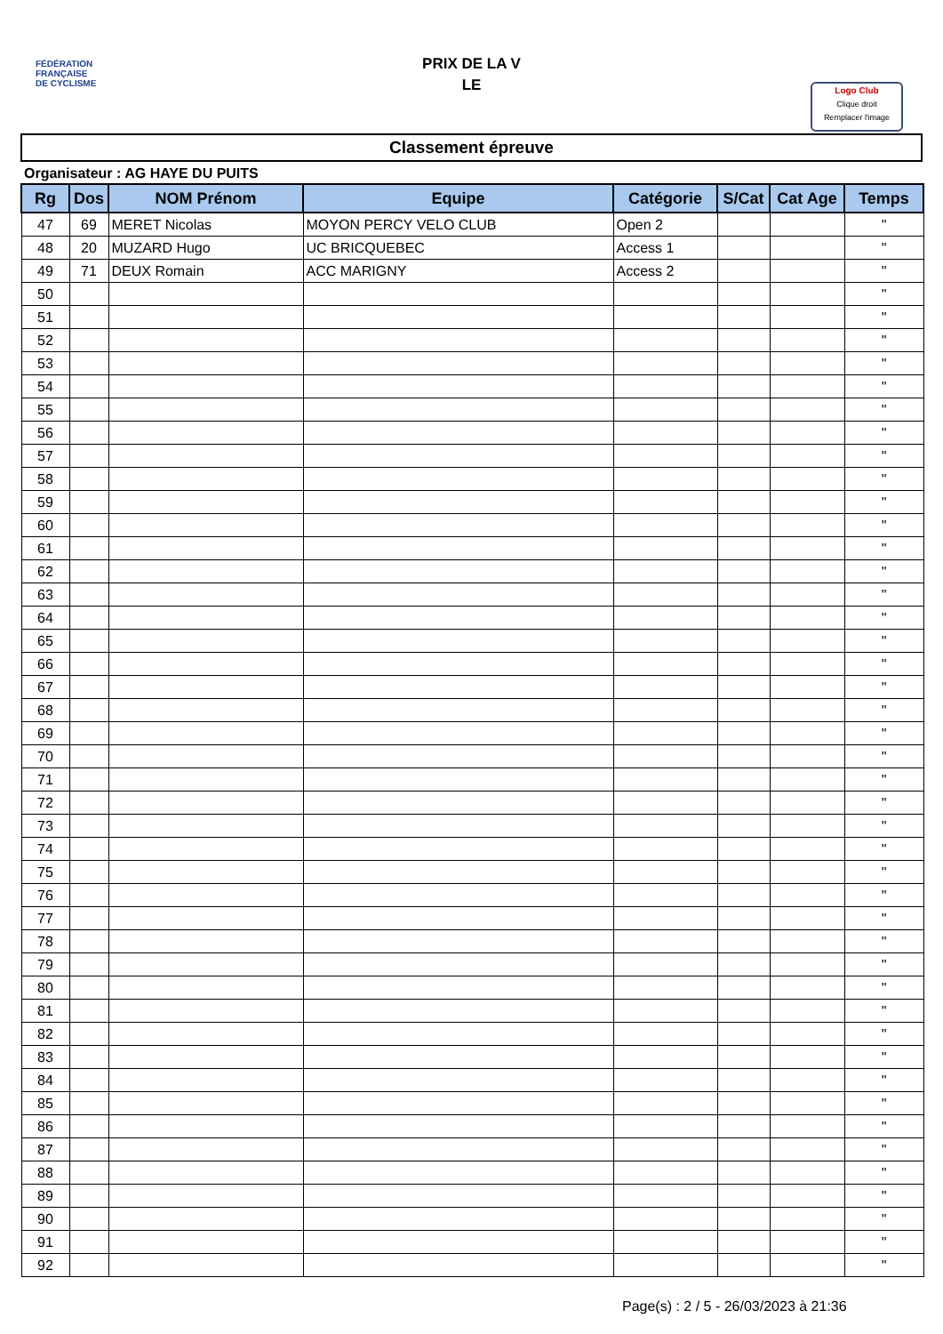FÉDÉRATION
FRANÇAISE
DE CYCLISME
PRIX DE LA V
LE
Logo Club
Clique droit
Remplacer l'image
Classement épreuve
Organisateur : AG HAYE DU PUITS
| Rg | Dos | NOM Prénom | Equipe | Catégorie | S/Cat | Cat Age | Temps |
| --- | --- | --- | --- | --- | --- | --- | --- |
| 47 | 69 | MERET Nicolas | MOYON PERCY VELO CLUB | Open 2 | | | " |
| 48 | 20 | MUZARD Hugo | UC BRICQUEBEC | Access 1 | | | " |
| 49 | 71 | DEUX Romain | ACC MARIGNY | Access 2 | | | " |
| 50 | | | | | | | " |
| 51 | | | | | | | " |
| 52 | | | | | | | " |
| 53 | | | | | | | " |
| 54 | | | | | | | " |
| 55 | | | | | | | " |
| 56 | | | | | | | " |
| 57 | | | | | | | " |
| 58 | | | | | | | " |
| 59 | | | | | | | " |
| 60 | | | | | | | " |
| 61 | | | | | | | " |
| 62 | | | | | | | " |
| 63 | | | | | | | " |
| 64 | | | | | | | " |
| 65 | | | | | | | " |
| 66 | | | | | | | " |
| 67 | | | | | | | " |
| 68 | | | | | | | " |
| 69 | | | | | | | " |
| 70 | | | | | | | " |
| 71 | | | | | | | " |
| 72 | | | | | | | " |
| 73 | | | | | | | " |
| 74 | | | | | | | " |
| 75 | | | | | | | " |
| 76 | | | | | | | " |
| 77 | | | | | | | " |
| 78 | | | | | | | " |
| 79 | | | | | | | " |
| 80 | | | | | | | " |
| 81 | | | | | | | " |
| 82 | | | | | | | " |
| 83 | | | | | | | " |
| 84 | | | | | | | " |
| 85 | | | | | | | " |
| 86 | | | | | | | " |
| 87 | | | | | | | " |
| 88 | | | | | | | " |
| 89 | | | | | | | " |
| 90 | | | | | | | " |
| 91 | | | | | | | " |
| 92 | | | | | | | " |
Page(s) : 2 / 5 - 26/03/2023 à 21:36